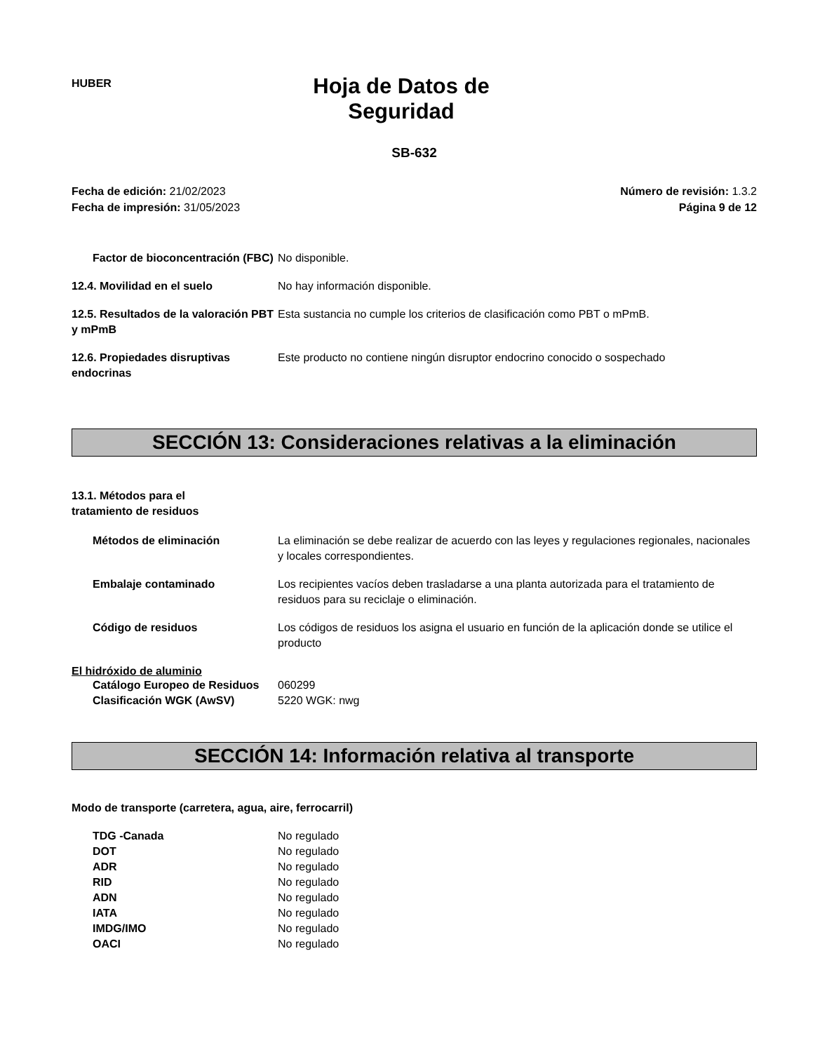HUBER
Hoja de Datos de Seguridad
SB-632
Fecha de edición: 21/02/2023
Fecha de impresión: 31/05/2023
Número de revisión: 1.3.2
Página 9 de 12
Factor de bioconcentración (FBC)
No disponible.
12.4. Movilidad en el suelo No hay información disponible.
12.5. Resultados de la valoración PBT y mPmB
Esta sustancia no cumple los criterios de clasificación como PBT o mPmB.
12.6. Propiedades disruptivas endocrinas
Este producto no contiene ningún disruptor endocrino conocido o sospechado
SECCIÓN 13: Consideraciones relativas a la eliminación
13.1. Métodos para el tratamiento de residuos
Métodos de eliminación La eliminación se debe realizar de acuerdo con las leyes y regulaciones regionales, nacionales y locales correspondientes.
Embalaje contaminado Los recipientes vacíos deben trasladarse a una planta autorizada para el tratamiento de residuos para su reciclaje o eliminación.
Código de residuos Los códigos de residuos los asigna el usuario en función de la aplicación donde se utilice el producto
El hidróxido de aluminio
Catálogo Europeo de Residuos
060299
Clasificación WGK (AwSV) 5220 WGK: nwg
SECCIÓN 14: Información relativa al transporte
Modo de transporte (carretera, agua, aire, ferrocarril)
TDG -Canada No regulado
DOT No regulado
ADR No regulado
RID No regulado
ADN No regulado
IATA No regulado
IMDG/IMO No regulado
OACI No regulado